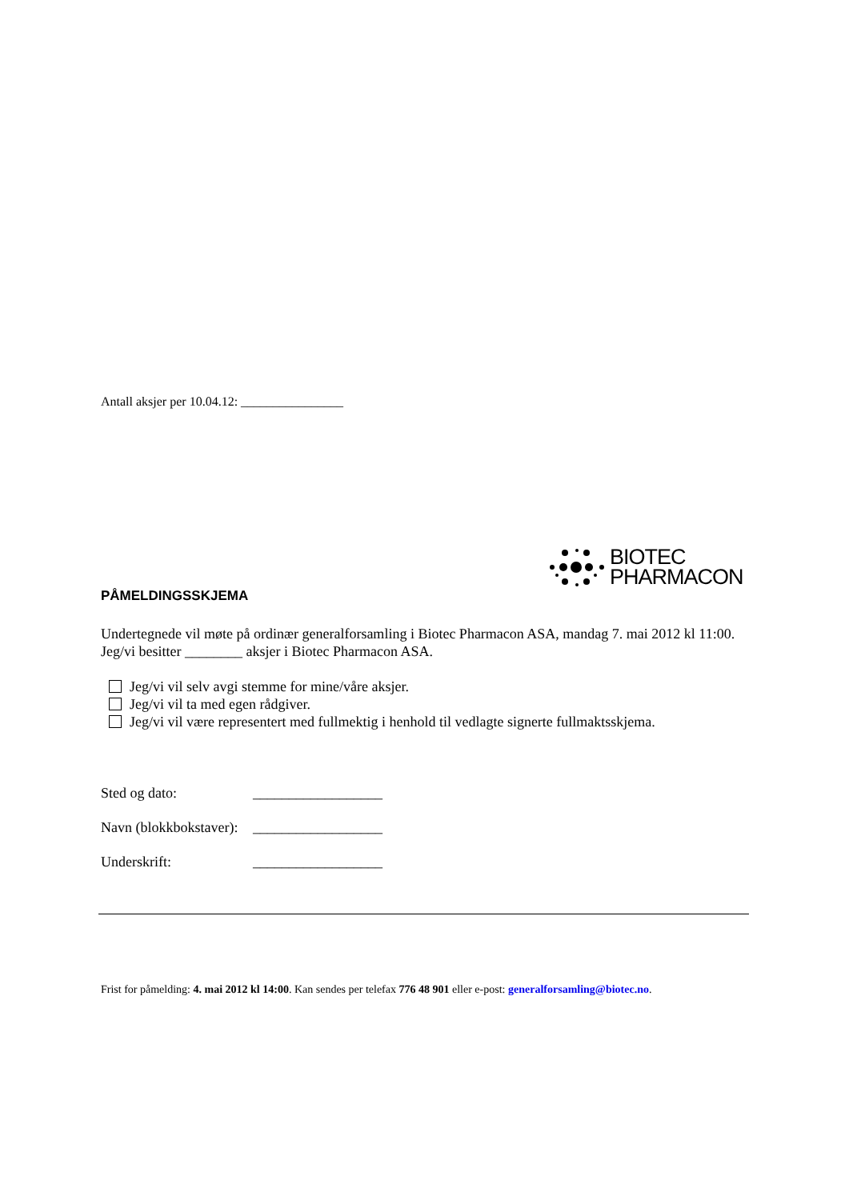Antall aksjer per 10.04.12: ________________
BIOTEC
PHARMACON
PÅMELDINGSSKJEMA
Undertegnede vil møte på ordinær generalforsamling i Biotec Pharmacon ASA, mandag 7. mai 2012 kl 11:00.
Jeg/vi besitter ________ aksjer i Biotec Pharmacon ASA.
Jeg/vi vil selv avgi stemme for mine/våre aksjer.
Jeg/vi vil ta med egen rådgiver.
Jeg/vi vil være representert med fullmektig i henhold til vedlagte signerte fullmaktsskjema.
Sted og dato: __________________
Navn (blokkbokstaver): __________________
Underskrift: __________________
Frist for påmelding: 4. mai 2012 kl 14:00. Kan sendes per telefax 776 48 901 eller e-post: generalforsamling@biotec.no.